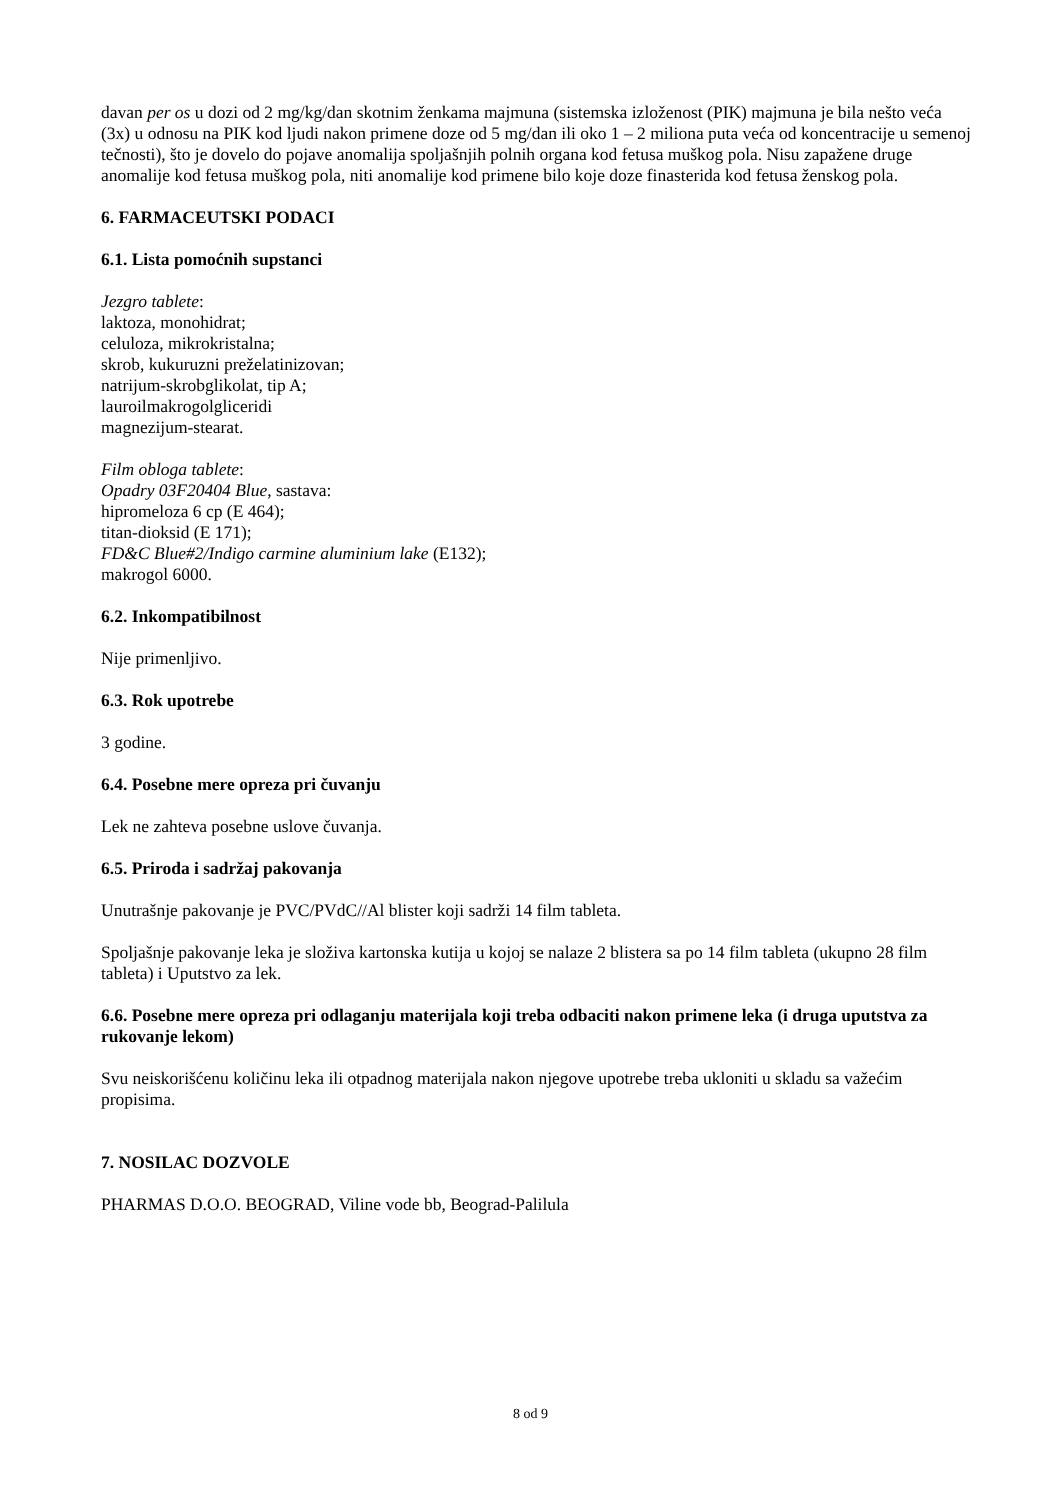davan per os u dozi od 2 mg/kg/dan skotnim ženkama majmuna (sistemska izloženost (PIK) majmuna je bila nešto veća (3x) u odnosu na PIK kod ljudi nakon primene doze od 5 mg/dan ili oko 1 – 2 miliona puta veća od koncentracije u semenoj tečnosti), što je dovelo do pojave anomalija spoljašnjih polnih organa kod fetusa muškog pola. Nisu zapažene druge anomalije kod fetusa muškog pola, niti anomalije kod primene bilo koje doze finasterida kod fetusa ženskog pola.
6. FARMACEUTSKI PODACI
6.1. Lista pomoćnih supstanci
Jezgro tablete:
laktoza, monohidrat;
celuloza, mikrokristalna;
skrob, kukuruzni preželatinizovan;
natrijum-skrobglikolat, tip A;
lauroilmakrogolgliceridi
magnezijum-stearat.
Film obloga tablete:
Opadry 03F20404 Blue, sastava:
hipromeloza 6 cp (E 464);
titan-dioksid (E 171);
FD&C Blue#2/Indigo carmine aluminium lake (E132);
makrogol 6000.
6.2. Inkompatibilnost
Nije primenljivo.
6.3. Rok upotrebe
3 godine.
6.4. Posebne mere opreza pri čuvanju
Lek ne zahteva posebne uslove čuvanja.
6.5. Priroda i sadržaj pakovanja
Unutrašnje pakovanje je PVC/PVdC//Al blister koji sadrži 14 film tableta.
Spoljašnje pakovanje leka je složiva kartonska kutija u kojoj se nalaze 2 blistera sa po 14 film tableta (ukupno 28 film tableta) i Uputstvo za lek.
6.6. Posebne mere opreza pri odlaganju materijala koji treba odbaciti nakon primene leka (i druga uputstva za rukovanje lekom)
Svu neiskorišćenu količinu leka ili otpadnog materijala nakon njegove upotrebe treba ukloniti u skladu sa važećim propisima.
7. NOSILAC DOZVOLE
PHARMAS D.O.O. BEOGRAD, Viline vode bb, Beograd-Palilula
8 od 9